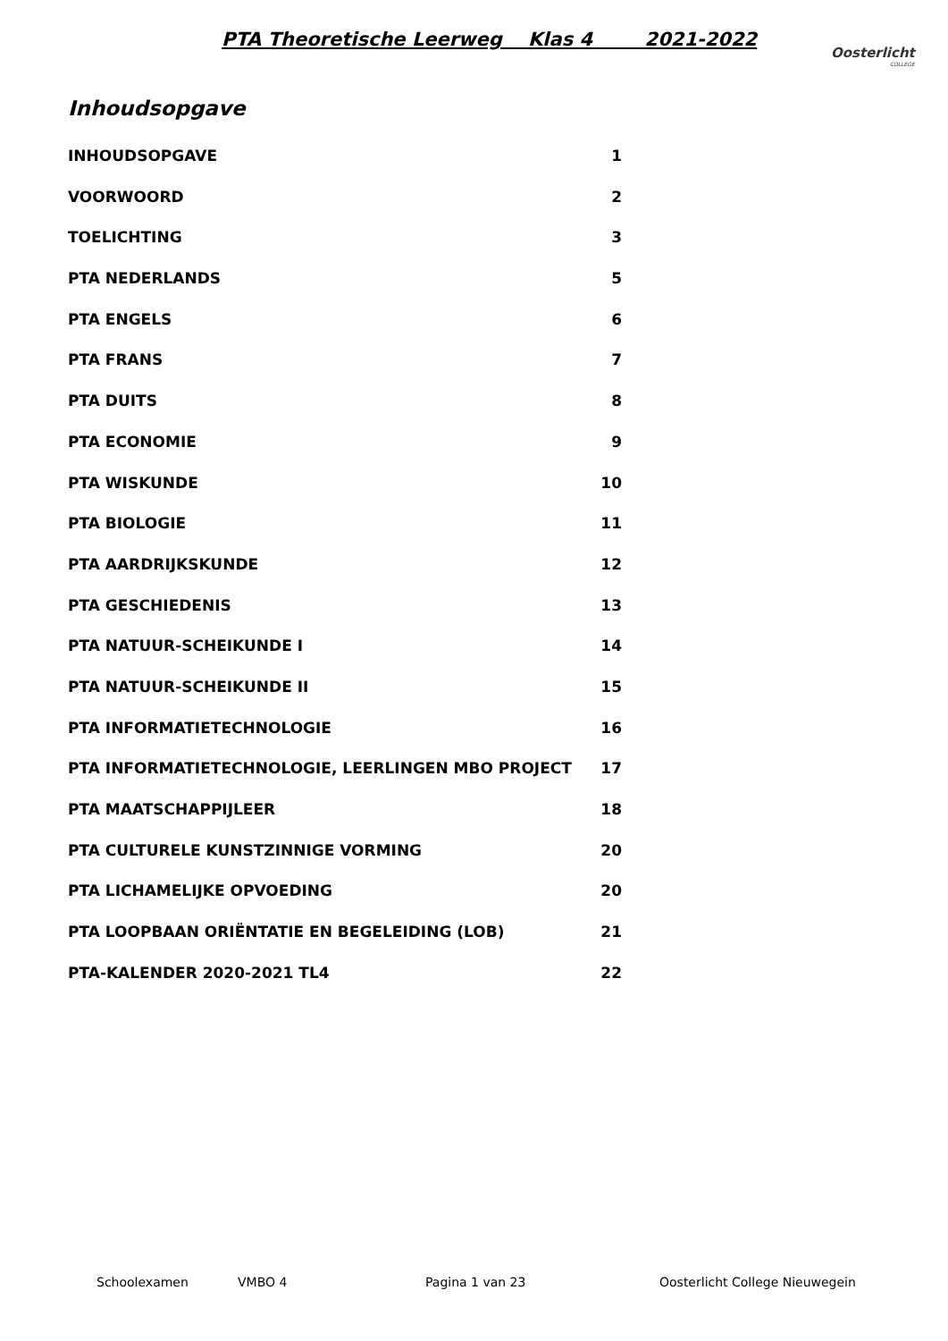PTA Theoretische Leerweg Klas 4 2021-2022
Oosterlicht
COLLEGE
Inhoudsopgave
INHOUDSOPGAVE 1
VOORWOORD 2
TOELICHTING 3
PTA NEDERLANDS 5
PTA ENGELS 6
PTA FRANS 7
PTA DUITS 8
PTA ECONOMIE 9
PTA WISKUNDE 10
PTA BIOLOGIE 11
PTA AARDRIJKSKUNDE 12
PTA GESCHIEDENIS 13
PTA NATUUR-SCHEIKUNDE I 14
PTA NATUUR-SCHEIKUNDE II 15
PTA INFORMATIETECHNOLOGIE 16
PTA INFORMATIETECHNOLOGIE, LEERLINGEN MBO PROJECT 17
PTA MAATSCHAPPIJLEER 18
PTA CULTURELE KUNSTZINNIGE VORMING 20
PTA LICHAMELIJKE OPVOEDING 20
PTA LOOPBAAN ORIËNTATIE EN BEGELEIDING (LOB) 21
PTA-KALENDER 2020-2021 TL4 22
Schoolexamen VMBO 4 Pagina 1 van 23 Oosterlicht College Nieuwegein